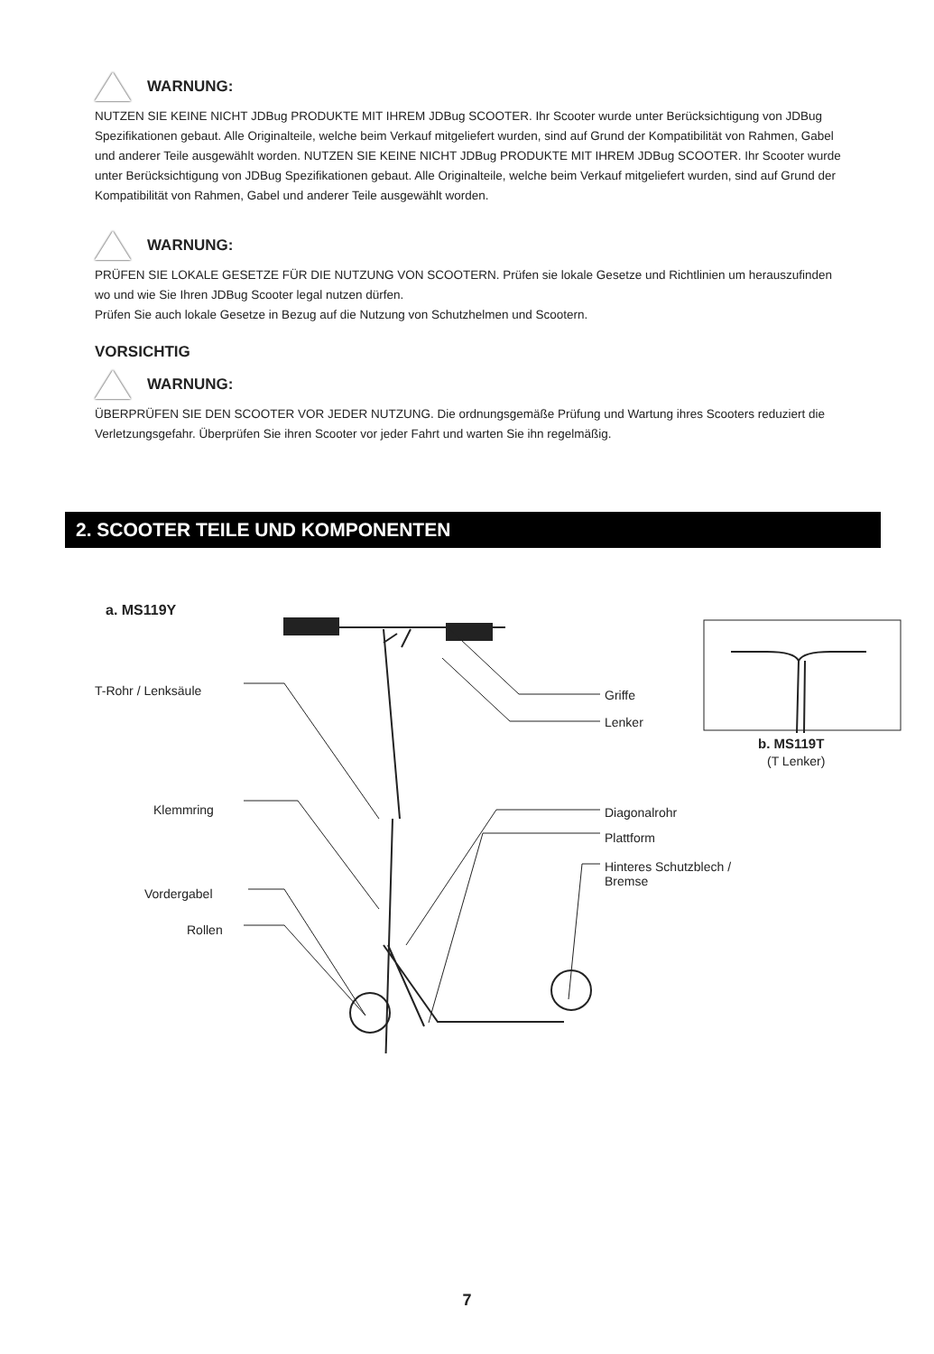WARNUNG:
NUTZEN SIE KEINE NICHT JDBug PRODUKTE MIT IHREM JDBug SCOOTER. Ihr Scooter wurde unter Berücksichtigung von JDBug Spezifikationen gebaut. Alle Originalteile, welche beim Verkauf mitgeliefert wurden, sind auf Grund der Kompatibilität von Rahmen, Gabel und anderer Teile ausgewählt worden. NUTZEN SIE KEINE NICHT JDBug PRODUKTE MIT IHREM JDBug SCOOTER. Ihr Scooter wurde unter Berücksichtigung von JDBug Spezifikationen gebaut. Alle Originalteile, welche beim Verkauf mitgeliefert wurden, sind auf Grund der Kompatibilität von Rahmen, Gabel und anderer Teile ausgewählt worden.
WARNUNG:
PRÜFEN SIE LOKALE GESETZE FÜR DIE NUTZUNG VON SCOOTERN. Prüfen sie lokale Gesetze und Richtlinien um herauszufinden wo und wie Sie Ihren JDBug Scooter legal nutzen dürfen.
Prüfen Sie auch lokale Gesetze in Bezug auf die Nutzung von Schutzhelmen und Scootern.
VORSICHTIG
WARNUNG:
ÜBERPRÜFEN SIE DEN SCOOTER VOR JEDER NUTZUNG. Die ordnungsgemäße Prüfung und Wartung ihres Scooters reduziert die Verletzungsgefahr. Überprüfen Sie ihren Scooter vor jeder Fahrt und warten Sie ihn regelmäßig.
2. SCOOTER TEILE UND KOMPONENTEN
a. MS119Y
T-Rohr / Lenksäule
Klemmring
Vordergabel
Rollen
Griffe
Lenker
Diagonalrohr
Plattform
Hinteres Schutzblech /
Bremse
b. MS119T
(T Lenker)
7